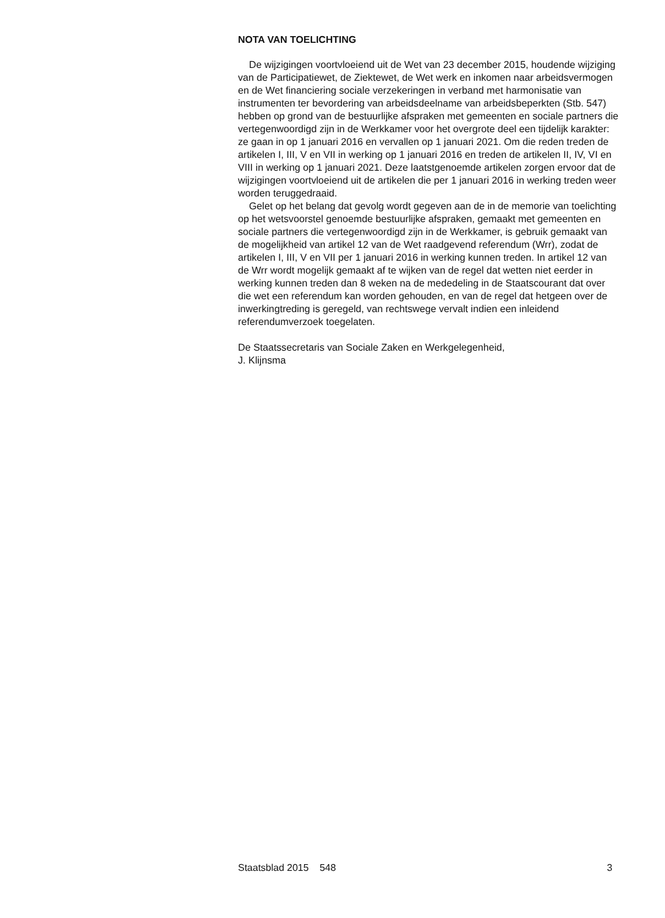NOTA VAN TOELICHTING
De wijzigingen voortvloeiend uit de Wet van 23 december 2015, houdende wijziging van de Participatiewet, de Ziektewet, de Wet werk en inkomen naar arbeidsvermogen en de Wet financiering sociale verzekeringen in verband met harmonisatie van instrumenten ter bevordering van arbeidsdeelname van arbeidsbeperkten (Stb. 547) hebben op grond van de bestuurlijke afspraken met gemeenten en sociale partners die vertegenwoordigd zijn in de Werkkamer voor het overgrote deel een tijdelijk karakter: ze gaan in op 1 januari 2016 en vervallen op 1 januari 2021. Om die reden treden de artikelen I, III, V en VII in werking op 1 januari 2016 en treden de artikelen II, IV, VI en VIII in werking op 1 januari 2021. Deze laatstgenoemde artikelen zorgen ervoor dat de wijzigingen voortvloeiend uit de artikelen die per 1 januari 2016 in werking treden weer worden teruggedraaid.
Gelet op het belang dat gevolg wordt gegeven aan de in de memorie van toelichting op het wetsvoorstel genoemde bestuurlijke afspraken, gemaakt met gemeenten en sociale partners die vertegenwoordigd zijn in de Werkkamer, is gebruik gemaakt van de mogelijkheid van artikel 12 van de Wet raadgevend referendum (Wrr), zodat de artikelen I, III, V en VII per 1 januari 2016 in werking kunnen treden. In artikel 12 van de Wrr wordt mogelijk gemaakt af te wijken van de regel dat wetten niet eerder in werking kunnen treden dan 8 weken na de mededeling in de Staatscourant dat over die wet een referendum kan worden gehouden, en van de regel dat hetgeen over de inwerkingtreding is geregeld, van rechtswege vervalt indien een inleidend referendumverzoek toegelaten.
De Staatssecretaris van Sociale Zaken en Werkgelegenheid,
J. Klijnsma
Staatsblad 2015 548 3